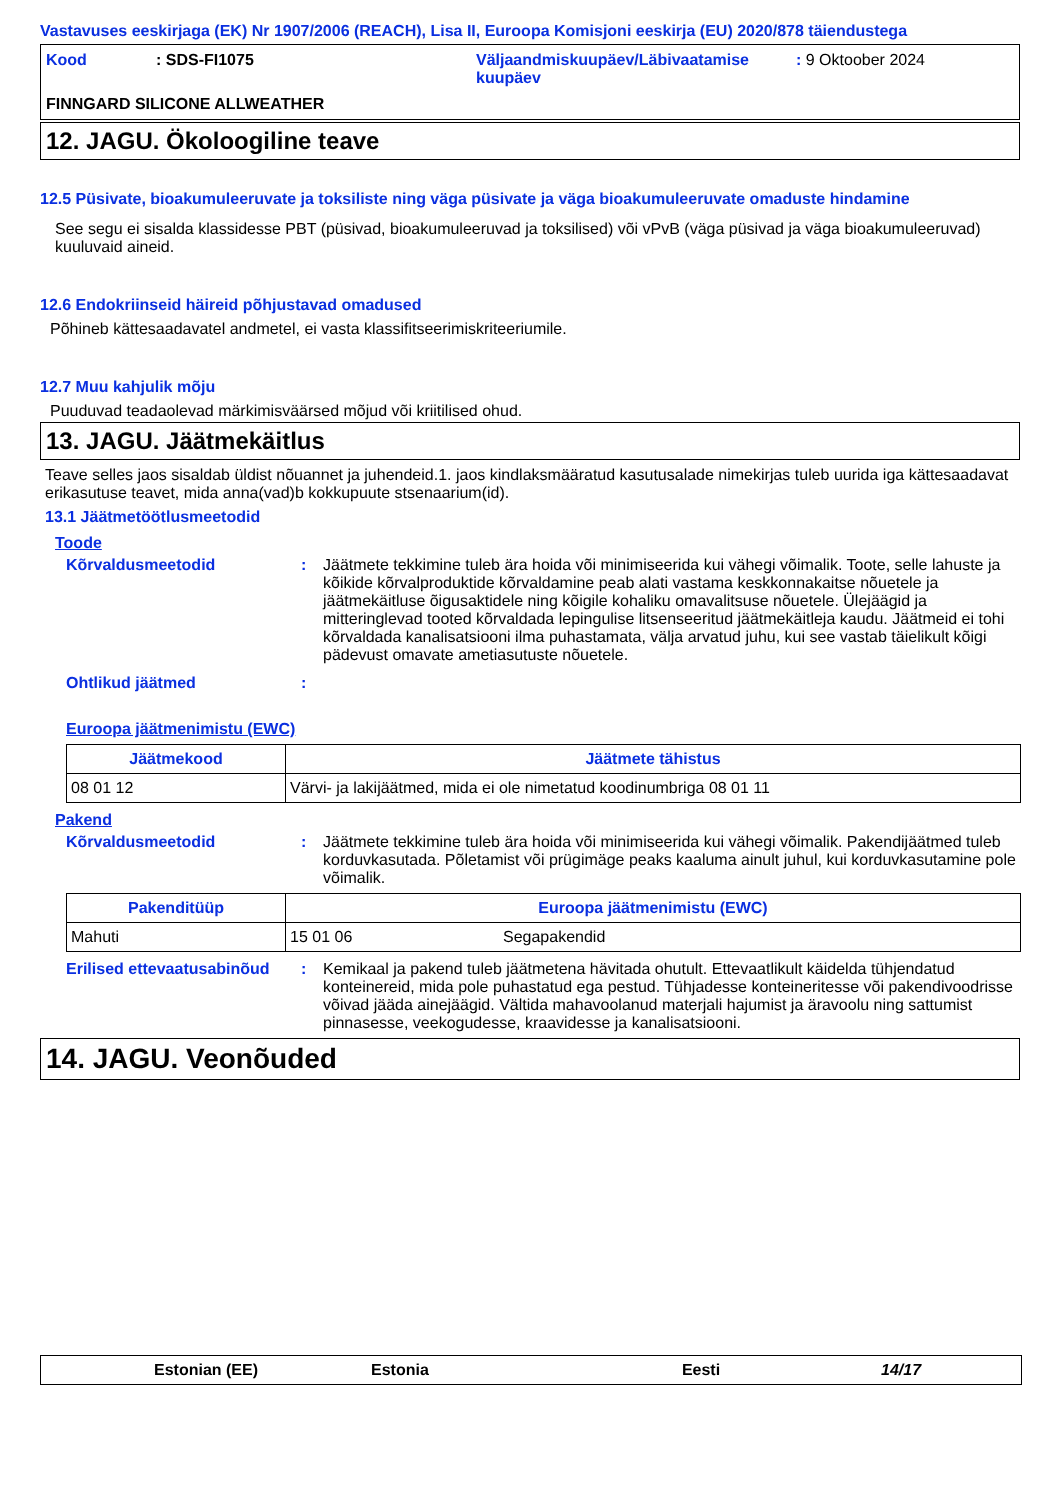Vastavuses eeskirjaga (EK) Nr 1907/2006 (REACH), Lisa II, Euroopa Komisjoni eeskirja (EU) 2020/878 täiendustega
| Kood | : SDS-FI1075 | Väljaandmiskuupäev/Läbivaatamise kuupäev | : 9 Oktoober 2024 |
FINNGARD SILICONE ALLWEATHER
12. JAGU. Ökoloogiline teave
12.5 Püsivate, bioakumuleeruvate ja toksiliste ning väga püsivate ja väga bioakumuleeruvate omaduste hindamine
See segu ei sisalda klassidesse PBT (püsivad, bioakumuleeruvad ja toksilised) või vPvB (väga püsivad ja väga bioakumuleeruvad) kuuluvaid aineid.
12.6 Endokriinseid häireid põhjustavad omadused
Põhineb kättesaadavatel andmetel, ei vasta klassifitseerimiskriteeriumile.
12.7 Muu kahjulik mõju
Puuduvad teadaolevad märkimisväärsed mõjud või kriitilised ohud.
13. JAGU. Jäätmekäitlus
Teave selles jaos sisaldab üldist nõuannet ja juhendeid.1. jaos kindlaksmääratud kasutusalade nimekirjas tuleb uurida iga kättesaadavat erikasutuse teavet, mida anna(vad)b kokkupuute stsenaarium(id).
13.1 Jäätmetöötlusmeetodid
Toode
Kõrvaldusmeetodid : Jäätmete tekkimine tuleb ära hoida või minimiseerida kui vähegi võimalik. Toote, selle lahuste ja kõikide kõrvalproduktide kõrvaldamine peab alati vastama keskkonnakaitse nõuetele ja jäätmekäitluse õigusaktidele ning kõigile kohaliku omavalitsuse nõuetele. Ülejäägid ja mitteringlevad tooted kõrvaldada lepingulise litsenseeritud jäätmekäitleja kaudu. Jäätmeid ei tohi kõrvaldada kanalisatsiooni ilma puhastamata, välja arvatud juhu, kui see vastab täielikult kõigi pädevust omavate ametiasutuste nõuetele.
Ohtlikud jäätmed :
Euroopa jäätmenimistu (EWC)
| Jäätmekood | Jäätmete tähistus |
| --- | --- |
| 08 01 12 | Värvi- ja lakijäätmed, mida ei ole nimetatud koodinumbriga 08 01 11 |
Pakend
Kõrvaldusmeetodid : Jäätmete tekkimine tuleb ära hoida või minimiseerida kui vähegi võimalik. Pakendijäätmed tuleb korduvkasutada. Põletamist või prügimäge peaks kaaluma ainult juhul, kui korduvkasutamine pole võimalik.
| Pakenditüüp | Euroopa jäätmenimistu (EWC) | |
| --- | --- | --- |
| Mahuti | 15 01 06 | Segapakendid |
Erilised ettevaatusabinõud
: Kemikaal ja pakend tuleb jäätmetena hävitada ohutult. Ettevaatlikult käidelda tühjendatud konteinereid, mida pole puhastatud ega pestud. Tühjadesse konteineritesse või pakendivoodrisse võivad jääda ainejäägid. Vältida mahavoolanud materjali hajumist ja äravoolu ning sattumist pinnasesse, veekogudesse, kraavidesse ja kanalisatsiooni.
14. JAGU. Veonõuded
Estonian (EE) Estonia Eesti 14/17